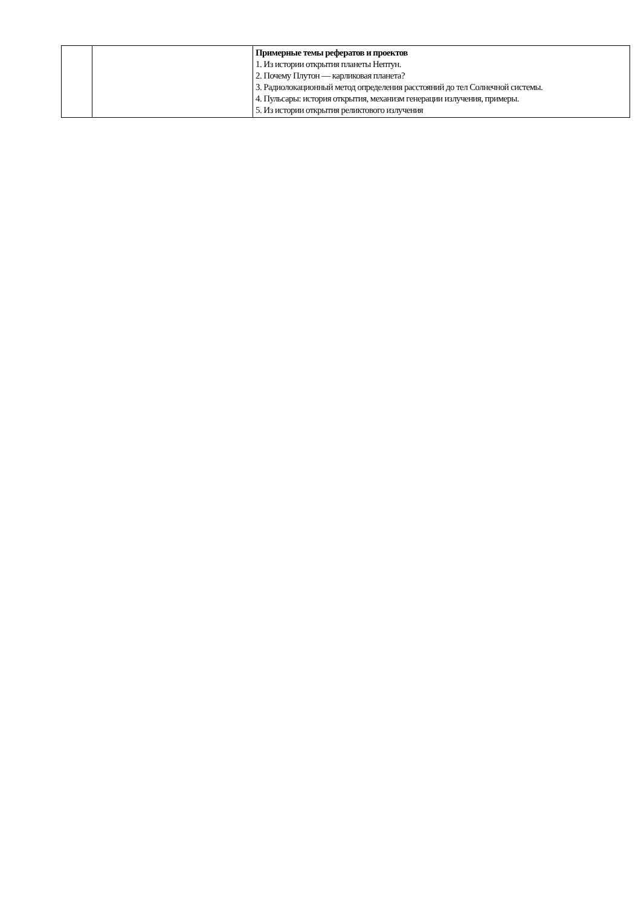| | | Примерные темы рефератов и проектов 1. Из истории открытия планеты Нептун. 2. Почему Плутон — карликовая планета? 3. Радиолокационный метод определения расстояний до тел Солнечной системы. 4. Пульсары: история открытия, механизм генерации излучения, примеры. 5. Из истории открытия реликтового излучения |